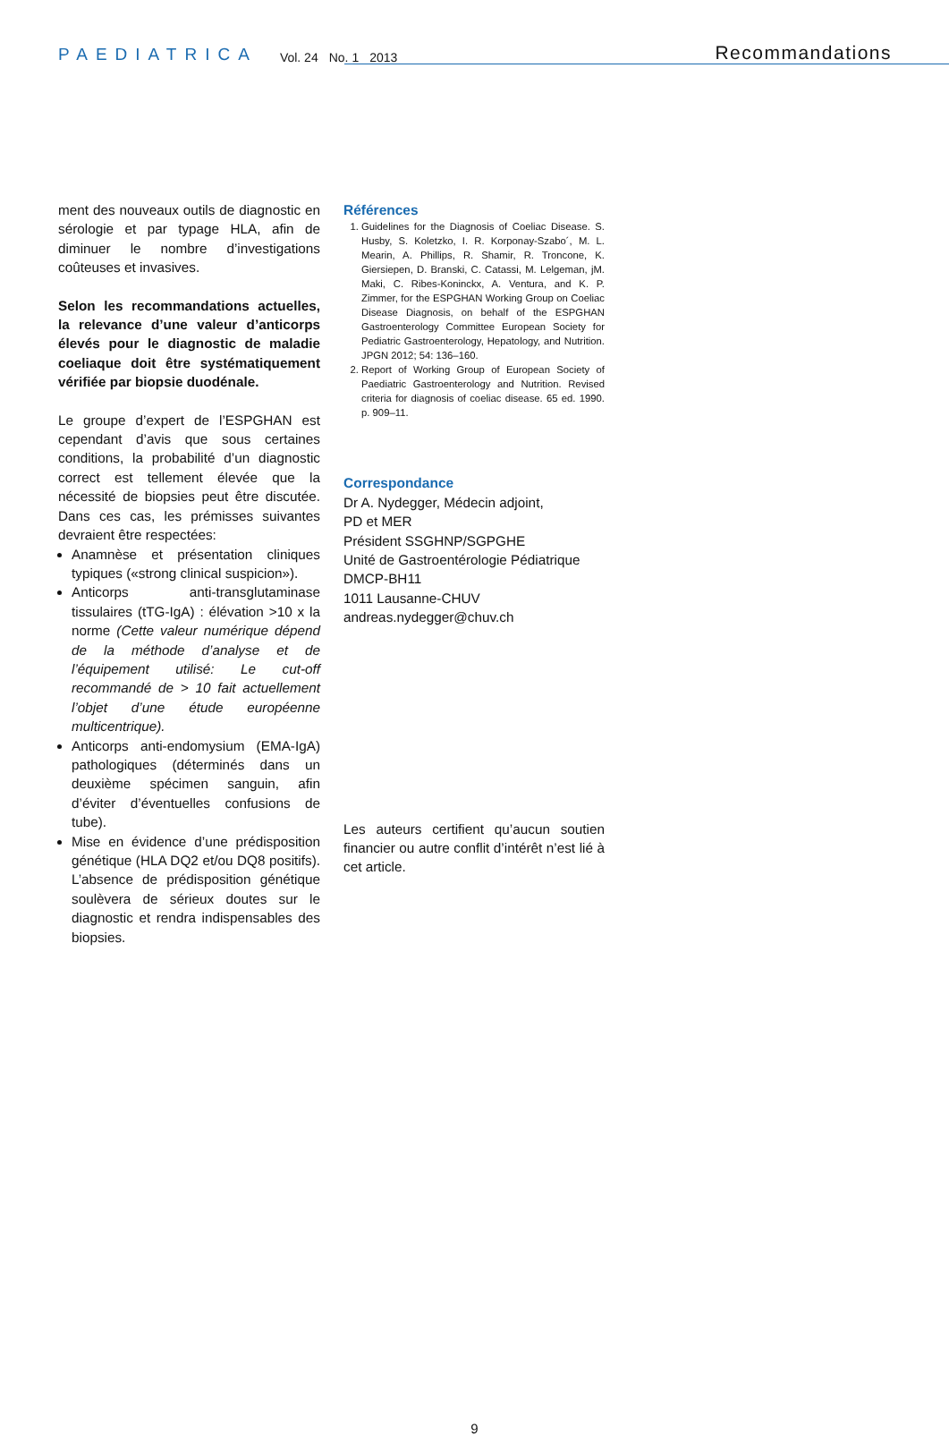PAEDIATRICA Vol. 24 No. 1 2013
Recommandations
ment des nouveaux outils de diagnostic en sérologie et par typage HLA, afin de diminuer le nombre d’investigations coûteuses et invasives.
Selon les recommandations actuelles, la relevance d’une valeur d’anticorps élevés pour le diagnostic de maladie coeliaque doit être systématiquement vérifiée par biopsie duodénale.
Le groupe d’expert de l’ESPGHAN est cependant d’avis que sous certaines conditions, la probabilité d’un diagnostic correct est tellement élevée que la nécessité de biopsies peut être discutée. Dans ces cas, les prémisses suivantes devraient être respectées:
Anamnèse et présentation cliniques typiques («strong clinical suspicion»).
Anticorps anti-transglutaminase tissulaires (tTG-IgA) : élévation >10 x la norme (Cette valeur numérique dépend de la méthode d’analyse et de l’équipement utilisé: Le cut-off recommandé de > 10 fait actuellement l’objet d’une étude européenne multicentrique).
Anticorps anti-endomysium (EMA-IgA) pathologiques (déterminés dans un deuxième spécimen sanguin, afin d’éviter d’éventuelles confusions de tube).
Mise en évidence d’une prédisposition génétique (HLA DQ2 et/ou DQ8 positifs). L’absence de prédisposition génétique soulèvera de sérieux doutes sur le diagnostic et rendra indispensables des biopsies.
Références
1. Guidelines for the Diagnosis of Coeliac Disease. S. Husby, S. Koletzko, I. R. Korponay-Szabo´, M. L. Mearin, A. Phillips, R. Shamir, R. Troncone, K. Giersiepen, D. Branski, C. Catassi, M. Lelgeman, jM. Maki, C. Ribes-Koninckx, A. Ventura, and K. P. Zimmer, for the ESPGHAN Working Group on Coeliac Disease Diagnosis, on behalf of the ESPGHAN Gastroenterology Committee European Society for Pediatric Gastroenterology, Hepatology, and Nutrition. JPGN 2012; 54: 136–160.
2. Report of Working Group of European Society of Paediatric Gastroenterology and Nutrition. Revised criteria for diagnosis of coeliac disease. 65 ed. 1990. p. 909–11.
Correspondance
Dr A. Nydegger, Médecin adjoint,
PD et MER
Président SSGHNP/SGPGHE
Unité de Gastroentérologie Pédiatrique
DMCP-BH11
1011 Lausanne-CHUV
andreas.nydegger@chuv.ch
Les auteurs certifient qu’aucun soutien financier ou autre conflit d’intérêt n’est lié à cet article.
9